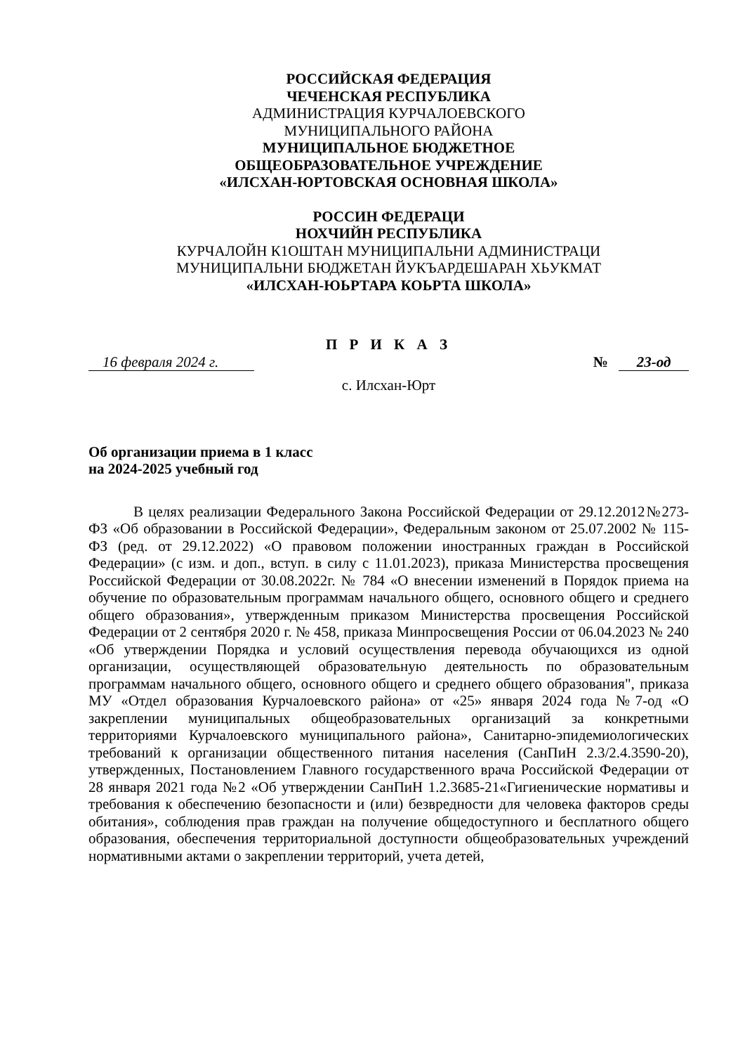РОССИЙСКАЯ ФЕДЕРАЦИЯ
ЧЕЧЕНСКАЯ РЕСПУБЛИКА
АДМИНИСТРАЦИЯ КУРЧАЛОЕВСКОГО
МУНИЦИПАЛЬНОГО РАЙОНА
МУНИЦИПАЛЬНОЕ БЮДЖЕТНОЕ
ОБЩЕОБРАЗОВАТЕЛЬНОЕ УЧРЕЖДЕНИЕ
«ИЛСХАН-ЮРТОВСКАЯ ОСНОВНАЯ ШКОЛА»
РОССИН ФЕДЕРАЦИ
НОХЧИЙН РЕСПУБЛИКА
КУРЧАЛОЙН К1ОШТАН МУНИЦИПАЛЬНИ АДМИНИСТРАЦИ
МУНИЦИПАЛЬНИ БЮДЖЕТАН ЙУКЪАРДЕШАРАН ХЬУКМАТ
«ИЛСХАН-ЮЬРТАРА КОЬРТА ШКОЛА»
П Р И К А З
16 февраля 2024 г. № 23-од
с. Илсхан-Юрт
Об организации приема в 1 класс
на 2024-2025 учебный год
В целях реализации Федерального Закона Российской Федерации от 29.12.2012№273-ФЗ «Об образовании в Российской Федерации», Федеральным законом от 25.07.2002 № 115-ФЗ (ред. от 29.12.2022) «О правовом положении иностранных граждан в Российской Федерации» (с изм. и доп., вступ. в силу с 11.01.2023), приказа Министерства просвещения Российской Федерации от 30.08.2022г. № 784 «О внесении изменений в Порядок приема на обучение по образовательным программам начального общего, основного общего и среднего общего образования», утвержденным приказом Министерства просвещения Российской Федерации от 2 сентября 2020 г. № 458, приказа Минпросвещения России от 06.04.2023 № 240 «Об утверждении Порядка и условий осуществления перевода обучающихся из одной организации, осуществляющей образовательную деятельность по образовательным программам начального общего, основного общего и среднего общего образования", приказа МУ «Отдел образования Курчалоевского района» от «25» января 2024 года №7-од «О закреплении муниципальных общеобразовательных организаций за конкретными территориями Курчалоевского муниципального района», Санитарно-эпидемиологических требований к организации общественного питания населения (СанПиН 2.3/2.4.3590-20), утвержденных, Постановлением Главного государственного врача Российской Федерации от 28 января 2021 года №2 «Об утверждении СанПиН 1.2.3685-21«Гигиенические нормативы и требования к обеспечению безопасности и (или) безвредности для человека факторов среды обитания», соблюдения прав граждан на получение общедоступного и бесплатного общего образования, обеспечения территориальной доступности общеобразовательных учреждений нормативными актами о закреплении территорий, учета детей,